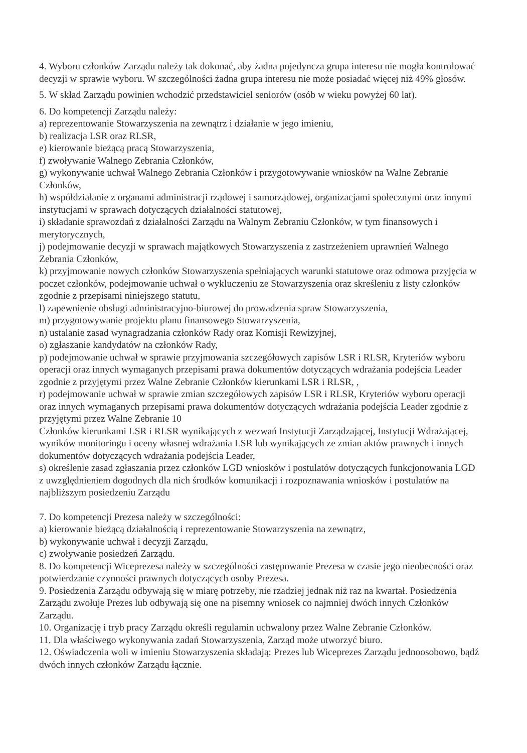4. Wyboru członków Zarządu należy tak dokonać, aby żadna pojedyncza grupa interesu nie mogła kontrolować decyzji w sprawie wyboru. W szczególności żadna grupa interesu nie może posiadać więcej niż 49% głosów.
5. W skład Zarządu powinien wchodzić przedstawiciel seniorów (osób w wieku powyżej 60 lat).
6. Do kompetencji Zarządu należy:
a) reprezentowanie Stowarzyszenia na zewnątrz i działanie w jego imieniu,
b) realizacja LSR oraz RLSR,
e) kierowanie bieżącą pracą Stowarzyszenia,
f) zwoływanie Walnego Zebrania Członków,
g) wykonywanie uchwał Walnego Zebrania Członków i przygotowywanie wniosków na Walne Zebranie Członków,
h) współdziałanie z organami administracji rządowej i samorządowej, organizacjami społecznymi oraz innymi instytucjami w sprawach dotyczących działalności statutowej,
i) składanie sprawozdań z działalności Zarządu na Walnym Zebraniu Członków, w tym finansowych i merytorycznych,
j) podejmowanie decyzji w sprawach majątkowych Stowarzyszenia z zastrzeżeniem uprawnień Walnego Zebrania Członków,
k) przyjmowanie nowych członków Stowarzyszenia spełniających warunki statutowe oraz odmowa przyjęcia w poczet członków, podejmowanie uchwał o wykluczeniu ze Stowarzyszenia oraz skreśleniu z listy członków zgodnie z przepisami niniejszego statutu,
l) zapewnienie obsługi administracyjno-biurowej do prowadzenia spraw Stowarzyszenia,
m) przygotowywanie projektu planu finansowego Stowarzyszenia,
n) ustalanie zasad wynagradzania członków Rady oraz Komisji Rewizyjnej,
o) zgłaszanie kandydatów na członków Rady,
p) podejmowanie uchwał w sprawie przyjmowania szczegółowych zapisów LSR i RLSR, Kryteriów wyboru operacji oraz innych wymaganych przepisami prawa dokumentów dotyczących wdrażania podejścia Leader zgodnie z przyjętymi przez Walne Zebranie Członków kierunkami LSR i RLSR, ,
r) podejmowanie uchwał w sprawie zmian szczegółowych zapisów LSR i RLSR, Kryteriów wyboru operacji oraz innych wymaganych przepisami prawa dokumentów dotyczących wdrażania podejścia Leader zgodnie z przyjętymi przez Walne Zebranie 10
Członków kierunkami LSR i RLSR wynikających z wezwań Instytucji Zarządzającej, Instytucji Wdrażającej, wyników monitoringu i oceny własnej wdrażania LSR lub wynikających ze zmian aktów prawnych i innych dokumentów dotyczących wdrażania podejścia Leader,
s) określenie zasad zgłaszania przez członków LGD wniosków i postulatów dotyczących funkcjonowania LGD z uwzględnieniem dogodnych dla nich środków komunikacji i rozpoznawania wniosków i postulatów na najbliższym posiedzeniu Zarządu
7. Do kompetencji Prezesa należy w szczególności:
a) kierowanie bieżącą działalnością i reprezentowanie Stowarzyszenia na zewnątrz,
b) wykonywanie uchwał i decyzji Zarządu,
c) zwoływanie posiedzeń Zarządu.
8. Do kompetencji Wiceprezesa należy w szczególności zastępowanie Prezesa w czasie jego nieobecności oraz potwierdzanie czynności prawnych dotyczących osoby Prezesa.
9. Posiedzenia Zarządu odbywają się w miarę potrzeby, nie rzadziej jednak niż raz na kwartał. Posiedzenia Zarządu zwołuje Prezes lub odbywają się one na pisemny wniosek co najmniej dwóch innych Członków Zarządu.
10. Organizację i tryb pracy Zarządu określi regulamin uchwalony przez Walne Zebranie Członków.
11. Dla właściwego wykonywania zadań Stowarzyszenia, Zarząd może utworzyć biuro.
12. Oświadczenia woli w imieniu Stowarzyszenia składają: Prezes lub Wiceprezes Zarządu jednoosobowo, bądź dwóch innych członków Zarządu łącznie.